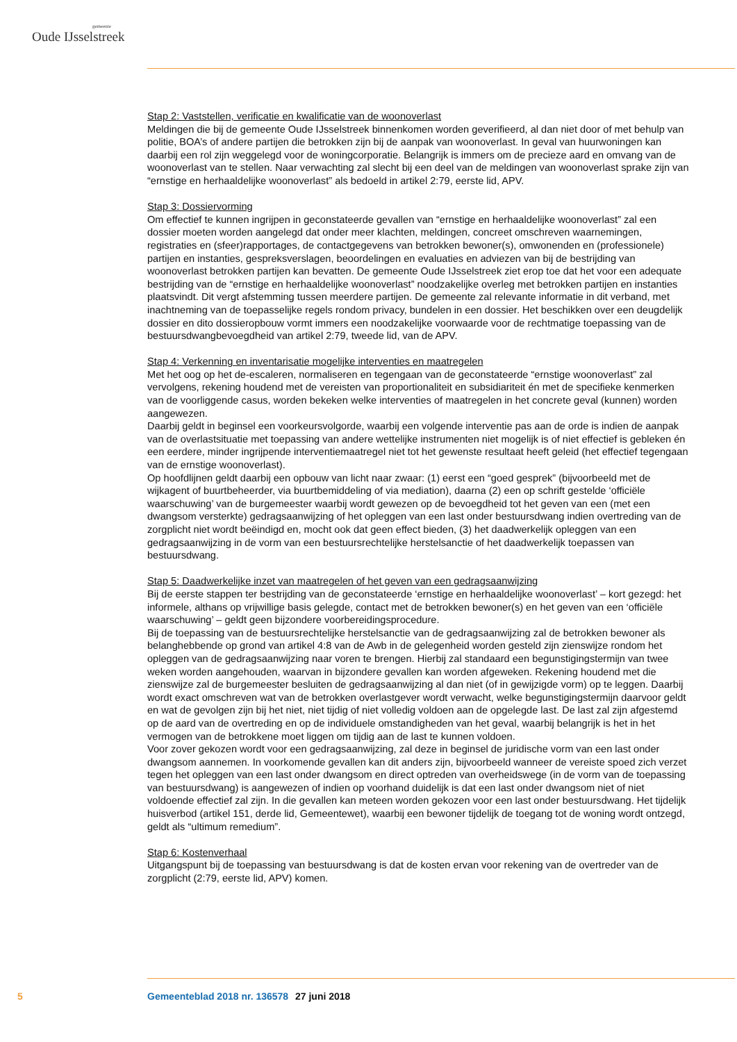gemeente
Oude IJsselstreek
Stap 2: Vaststellen, verificatie en kwalificatie van de woonoverlast
Meldingen die bij de gemeente Oude IJsselstreek binnenkomen worden geverifieerd, al dan niet door of met behulp van politie, BOA’s of andere partijen die betrokken zijn bij de aanpak van woonoverlast. In geval van huurwoningen kan daarbij een rol zijn weggelegd voor de woningcorporatie. Belangrijk is immers om de precieze aard en omvang van de woonoverlast van te stellen. Naar verwachting zal slecht bij een deel van de meldingen van woonoverlast sprake zijn van “ernstige en herhaaldelijke woonoverlast” als bedoeld in artikel 2:79, eerste lid, APV.
Stap 3: Dossiervorming
Om effectief te kunnen ingrijpen in geconstateerde gevallen van “ernstige en herhaaldelijke woonoverlast” zal een dossier moeten worden aangelegd dat onder meer klachten, meldingen, concreet omschreven waarnemingen, registraties en (sfeer)rapportages, de contactgegevens van betrokken bewoner(s), omwonenden en (professionele) partijen en instanties, gespreksverslagen, beoordelingen en evaluaties en adviezen van bij de bestrijding van woonoverlast betrokken partijen kan bevatten. De gemeente Oude IJsselstreek ziet erop toe dat het voor een adequate bestrijding van de “ernstige en herhaaldelijke woonoverlast” noodzakelijke overleg met betrokken partijen en instanties plaatsvindt. Dit vergt afstemming tussen meerdere partijen. De gemeente zal relevante informatie in dit verband, met inachtneming van de toepasselijke regels rondom privacy, bundelen in een dossier. Het beschikken over een deugdelijk dossier en dito dossieropbouw vormt immers een noodzakelijke voorwaarde voor de rechtmatige toepassing van de bestuursdwangbevoegdheid van artikel 2:79, tweede lid, van de APV.
Stap 4: Verkenning en inventarisatie mogelijke interventies en maatregelen
Met het oog op het de-escaleren, normaliseren en tegengaan van de geconstateerde “ernstige woonoverlast” zal vervolgens, rekening houdend met de vereisten van proportionaliteit en subsidiariteit én met de specifieke kenmerken van de voorliggende casus, worden bekeken welke interventies of maatregelen in het concrete geval (kunnen) worden aangewezen.
Daarbij geldt in beginsel een voorkeursvolgorde, waarbij een volgende interventie pas aan de orde is indien de aanpak van de overlastsituatie met toepassing van andere wettelijke instrumenten niet mogelijk is of niet effectief is gebleken én een eerdere, minder ingrijpende interventiemaatregel niet tot het gewenste resultaat heeft geleid (het effectief tegengaan van de ernstige woonoverlast).
Op hoofdlijnen geldt daarbij een opbouw van licht naar zwaar: (1) eerst een “goed gesprek” (bijvoorbeeld met de wijkagent of buurtbeheerder, via buurtbemiddeling of via mediation), daarna (2) een op schrift gestelde ‘officiële waarschuwing’ van de burgemeester waarbij wordt gewezen op de bevoegdheid tot het geven van een (met een dwangsom versterkte) gedragsaanwijzing of het opleggen van een last onder bestuursdwang indien overtreding van de zorgplicht niet wordt beëindigd en, mocht ook dat geen effect bieden, (3) het daadwerkelijk opleggen van een gedragsaanwijzing in de vorm van een bestuursrechtelijke herstelsanctie of het daadwerkelijk toepassen van bestuursdwang.
Stap 5: Daadwerkelijke inzet van maatregelen of het geven van een gedragsaanwijzing
Bij de eerste stappen ter bestrijding van de geconstateerde ‘ernstige en herhaaldelijke woonoverlast’ – kort gezegd: het informele, althans op vrijwillige basis gelegde, contact met de betrokken bewoner(s) en het geven van een ‘officiële waarschuwing’ – geldt geen bijzondere voorbereidingsprocedure.
Bij de toepassing van de bestuursrechtelijke herstelsanctie van de gedragsaanwijzing zal de betrokken bewoner als belanghebbende op grond van artikel 4:8 van de Awb in de gelegenheid worden gesteld zijn zienswijze rondom het opleggen van de gedragsaanwijzing naar voren te brengen. Hierbij zal standaard een begunstigingstermijn van twee weken worden aangehouden, waarvan in bijzondere gevallen kan worden afgeweken. Rekening houdend met die zienswijze zal de burgemeester besluiten de gedragsaanwijzing al dan niet (of in gewijzigde vorm) op te leggen. Daarbij wordt exact omschreven wat van de betrokken overlastgever wordt verwacht, welke begunstigingstermijn daarvoor geldt en wat de gevolgen zijn bij het niet, niet tijdig of niet volledig voldoen aan de opgelegde last. De last zal zijn afgestemd op de aard van de overtreding en op de individuele omstandigheden van het geval, waarbij belangrijk is het in het vermogen van de betrokkene moet liggen om tijdig aan de last te kunnen voldoen.
Voor zover gekozen wordt voor een gedragsaanwijzing, zal deze in beginsel de juridische vorm van een last onder dwangsom aannemen. In voorkomende gevallen kan dit anders zijn, bijvoorbeeld wanneer de vereiste spoed zich verzet tegen het opleggen van een last onder dwangsom en direct optreden van overheidswege (in de vorm van de toepassing van bestuursdwang) is aangewezen of indien op voorhand duidelijk is dat een last onder dwangsom niet of niet voldoende effectief zal zijn. In die gevallen kan meteen worden gekozen voor een last onder bestuursdwang. Het tijdelijk huisverbod (artikel 151, derde lid, Gemeentewet), waarbij een bewoner tijdelijk de toegang tot de woning wordt ontzegd, geldt als “ultimum remedium”.
Stap 6: Kostenverhaal
Uitgangspunt bij de toepassing van bestuursdwang is dat de kosten ervan voor rekening van de overtreder van de zorgplicht (2:79, eerste lid, APV) komen.
5 Gemeenteblad 2018 nr. 136578 27 juni 2018